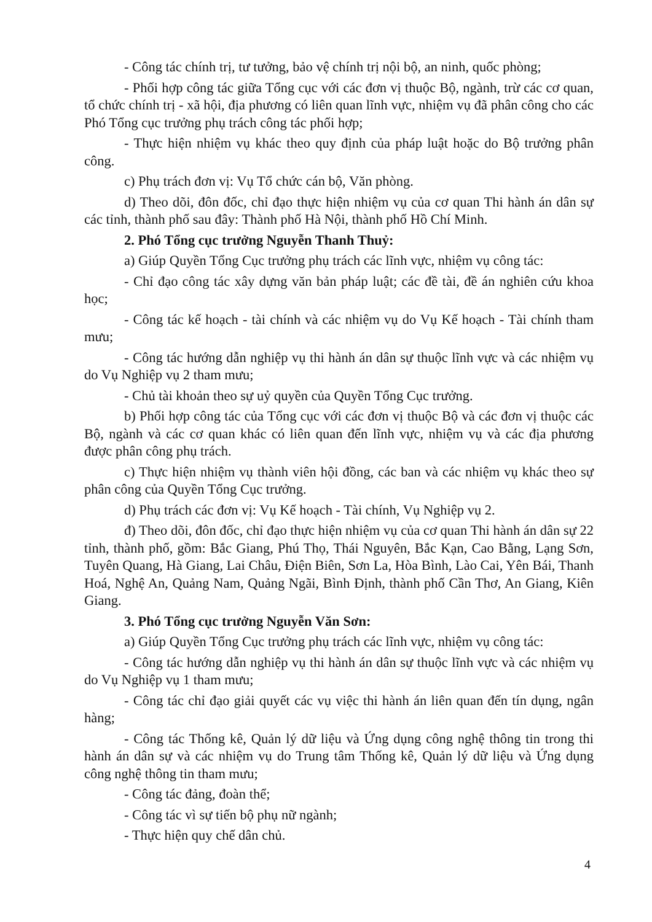- Công tác chính trị, tư tưởng, bảo vệ chính trị nội bộ, an ninh, quốc phòng;
- Phối hợp công tác giữa Tổng cục với các đơn vị thuộc Bộ, ngành, trừ các cơ quan, tổ chức chính trị - xã hội, địa phương có liên quan lĩnh vực, nhiệm vụ đã phân công cho các Phó Tổng cục trưởng phụ trách công tác phối hợp;
- Thực hiện nhiệm vụ khác theo quy định của pháp luật hoặc do Bộ trưởng phân công.
c) Phụ trách đơn vị: Vụ Tổ chức cán bộ, Văn phòng.
d) Theo dõi, đôn đốc, chỉ đạo thực hiện nhiệm vụ của cơ quan Thi hành án dân sự các tỉnh, thành phố sau đây: Thành phố Hà Nội, thành phố Hồ Chí Minh.
2. Phó Tổng cục trưởng Nguyễn Thanh Thuỷ:
a) Giúp Quyền Tổng Cục trưởng phụ trách các lĩnh vực, nhiệm vụ công tác:
- Chỉ đạo công tác xây dựng văn bản pháp luật; các đề tài, đề án nghiên cứu khoa học;
- Công tác kế hoạch - tài chính và các nhiệm vụ do Vụ Kế hoạch - Tài chính tham mưu;
- Công tác hướng dẫn nghiệp vụ thi hành án dân sự thuộc lĩnh vực và các nhiệm vụ do Vụ Nghiệp vụ 2 tham mưu;
- Chủ tài khoản theo sự uỷ quyền của Quyền Tổng Cục trưởng.
b) Phối hợp công tác của Tổng cục với các đơn vị thuộc Bộ và các đơn vị thuộc các Bộ, ngành và các cơ quan khác có liên quan đến lĩnh vực, nhiệm vụ và các địa phương được phân công phụ trách.
c) Thực hiện nhiệm vụ thành viên hội đồng, các ban và các nhiệm vụ khác theo sự phân công của Quyền Tổng Cục trưởng.
d) Phụ trách các đơn vị: Vụ Kế hoạch - Tài chính, Vụ Nghiệp vụ 2.
đ) Theo dõi, đôn đốc, chỉ đạo thực hiện nhiệm vụ của cơ quan Thi hành án dân sự 22 tỉnh, thành phố, gồm: Bắc Giang, Phú Thọ, Thái Nguyên, Bắc Kạn, Cao Bằng, Lạng Sơn, Tuyên Quang, Hà Giang, Lai Châu, Điện Biên, Sơn La, Hòa Bình, Lào Cai, Yên Bái, Thanh Hoá, Nghệ An, Quảng Nam, Quảng Ngãi, Bình Định, thành phố Cần Thơ, An Giang, Kiên Giang.
3. Phó Tổng cục trưởng Nguyễn Văn Sơn:
a) Giúp Quyền Tổng Cục trưởng phụ trách các lĩnh vực, nhiệm vụ công tác:
- Công tác hướng dẫn nghiệp vụ thi hành án dân sự thuộc lĩnh vực và các nhiệm vụ do Vụ Nghiệp vụ 1 tham mưu;
- Công tác chỉ đạo giải quyết các vụ việc thi hành án liên quan đến tín dụng, ngân hàng;
- Công tác Thống kê, Quản lý dữ liệu và Ứng dụng công nghệ thông tin trong thi hành án dân sự và các nhiệm vụ do Trung tâm Thống kê, Quản lý dữ liệu và Ứng dụng công nghệ thông tin tham mưu;
- Công tác đảng, đoàn thể;
- Công tác vì sự tiến bộ phụ nữ ngành;
- Thực hiện quy chế dân chủ.
4